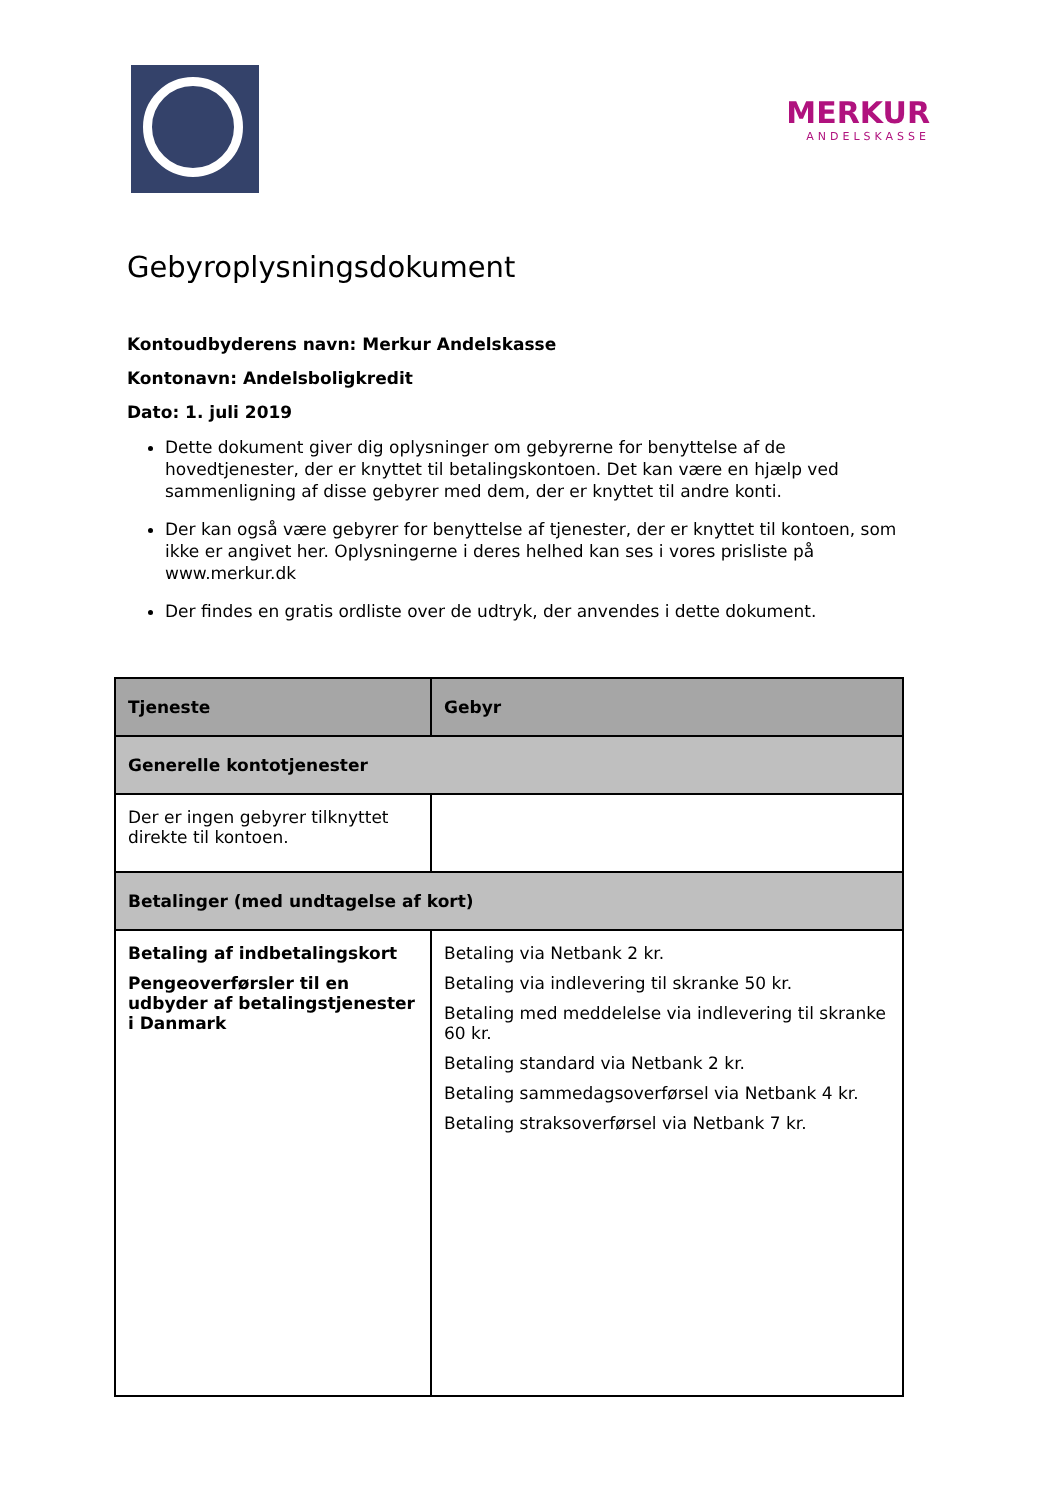MERKUR
ANDELSKASSE
Gebyroplysningsdokument
Kontoudbyderens navn: Merkur Andelskasse
Kontonavn: Andelsboligkredit
Dato: 1. juli 2019
Dette dokument giver dig oplysninger om gebyrerne for benyttelse af de hovedtjenester, der er knyttet til betalingskontoen. Det kan være en hjælp ved sammenligning af disse gebyrer med dem, der er knyttet til andre konti.
Der kan også være gebyrer for benyttelse af tjenester, der er knyttet til kontoen, som ikke er angivet her. Oplysningerne i deres helhed kan ses i vores prisliste på www.merkur.dk
Der findes en gratis ordliste over de udtryk, der anvendes i dette dokument.
| Tjeneste | Gebyr |
| --- | --- |
| Generelle kontotjenester | |
| Der er ingen gebyrer tilknyttet direkte til kontoen. | |
| Betalinger (med undtagelse af kort) | |
| Betaling af indbetalingskort Pengeoverførsler til en udbyder af betalingstjenester i Danmark | Betaling via Netbank 2 kr. Betaling via indlevering til skranke 50 kr. Betaling med meddelelse via indlevering til skranke 60 kr. Betaling standard via Netbank 2 kr. Betaling sammedagsoverførsel via Netbank 4 kr. Betaling straksoverførsel via Netbank 7 kr. |